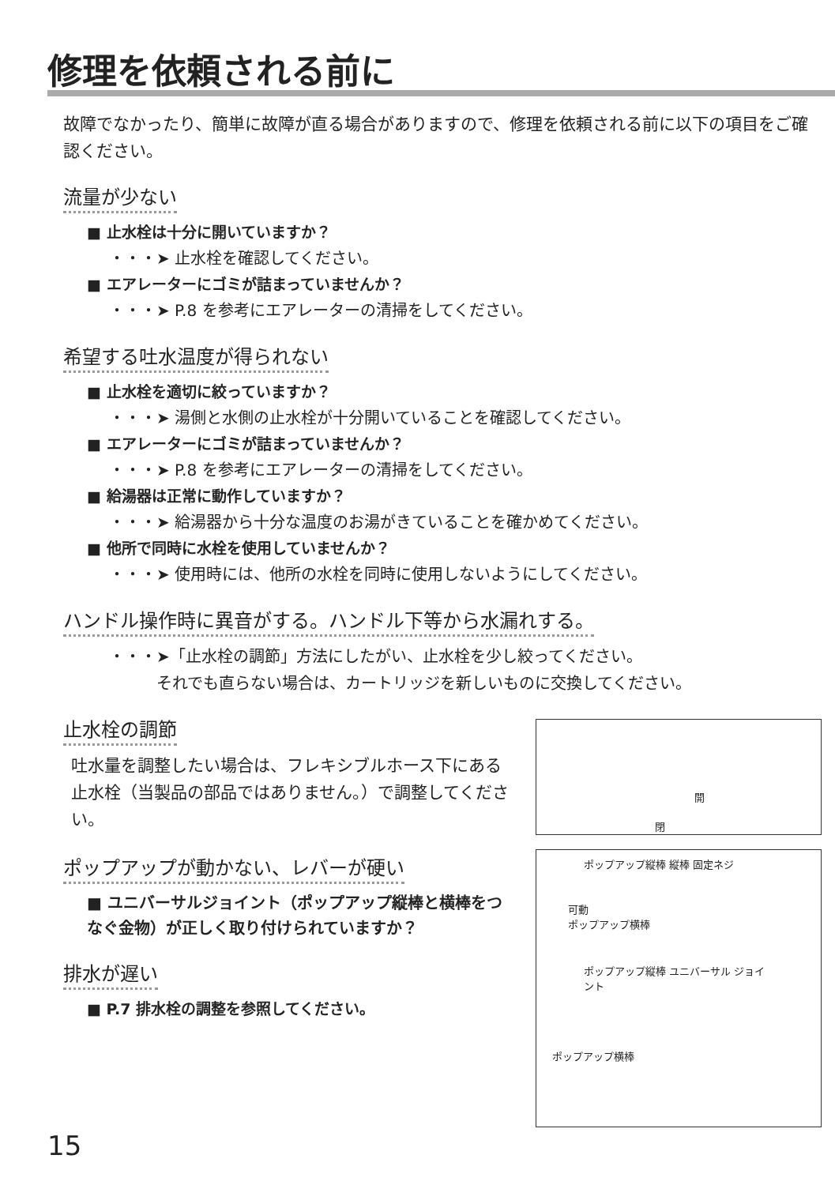修理を依頼される前に
故障でなかったり、簡単に故障が直る場合がありますので、修理を依頼される前に以下の項目をご確認ください。
流量が少ない
■ 止水栓は十分に開いていますか？
・・・➤ 止水栓を確認してください。
■ エアレーターにゴミが詰まっていませんか？
・・・➤ P.8 を参考にエアレーターの清掃をしてください。
希望する吐水温度が得られない
■ 止水栓を適切に絞っていますか？
・・・➤ 湯側と水側の止水栓が十分開いていることを確認してください。
■ エアレーターにゴミが詰まっていませんか？
・・・➤ P.8 を参考にエアレーターの清掃をしてください。
■ 給湯器は正常に動作していますか？
・・・➤ 給湯器から十分な温度のお湯がきていることを確かめてください。
■ 他所で同時に水栓を使用していませんか？
・・・➤ 使用時には、他所の水栓を同時に使用しないようにしてください。
ハンドル操作時に異音がする。ハンドル下等から水漏れする。
・・・➤「止水栓の調節」方法にしたがい、止水栓を少し絞ってください。
　　　それでも直らない場合は、カートリッジを新しいものに交換してください。
止水栓の調節
吐水量を調整したい場合は、フレキシブルホース下にある止水栓（当製品の部品ではありません。）で調整してください。
開
閉
ポップアップが動かない、レバーが硬い
■ ユニバーサルジョイント（ポップアップ縦棒と横棒をつなぐ金物）が正しく取り付けられていますか？
排水が遅い
■ P.7 排水栓の調整を参照してください。
ポップアップ縦棒 縦棒 固定ネジ
可動
ポップアップ横棒
ポップアップ縦棒 ユニバーサル ジョイント
ポップアップ横棒
15